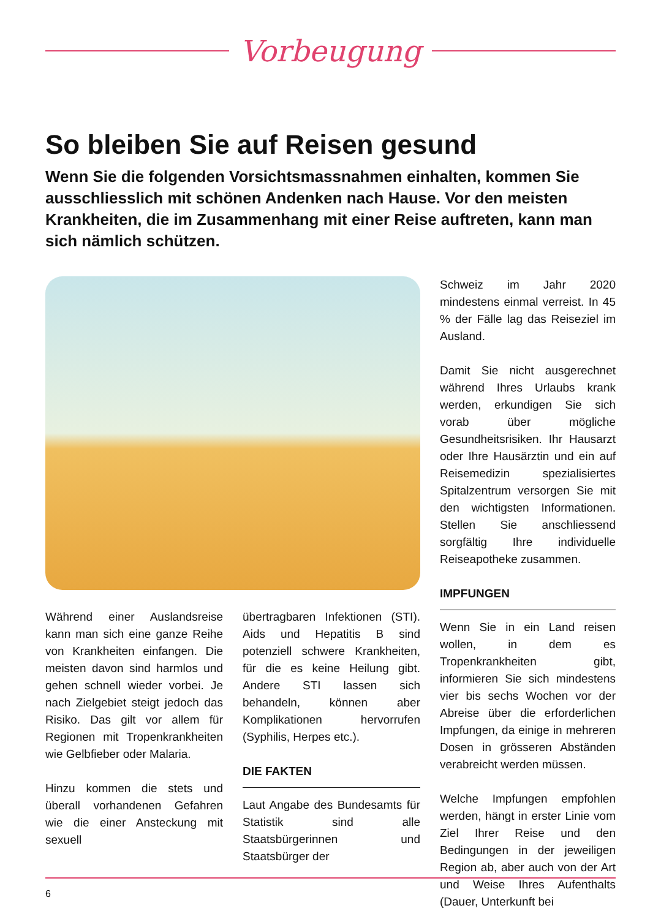Vorbeugung
So bleiben Sie auf Reisen gesund
Wenn Sie die folgenden Vorsichtsmassnahmen einhalten, kommen Sie ausschliesslich mit schönen Andenken nach Hause. Vor den meisten Krankheiten, die im Zusammenhang mit einer Reise auftreten, kann man sich nämlich schützen.
Während einer Auslandsreise kann man sich eine ganze Reihe von Krankheiten einfangen. Die meisten davon sind harmlos und gehen schnell wieder vorbei. Je nach Zielgebiet steigt jedoch das Risiko. Das gilt vor allem für Regionen mit Tropenkrankheiten wie Gelbfieber oder Malaria.
Hinzu kommen die stets und überall vorhandenen Gefahren wie die einer Ansteckung mit sexuell
übertragbaren Infektionen (STI). Aids und Hepatitis B sind potenziell schwere Krankheiten, für die es keine Heilung gibt. Andere STI lassen sich behandeln, können aber Komplikationen hervorrufen (Syphilis, Herpes etc.).
DIE FAKTEN
Laut Angabe des Bundesamts für Statistik sind alle Staatsbürgerinnen und Staatsbürger der
Schweiz im Jahr 2020 mindestens einmal verreist. In 45 % der Fälle lag das Reiseziel im Ausland.
Damit Sie nicht ausgerechnet während Ihres Urlaubs krank werden, erkundigen Sie sich vorab über mögliche Gesundheitsrisiken. Ihr Hausarzt oder Ihre Hausärztin und ein auf Reisemedizin spezialisiertes Spitalzentrum versorgen Sie mit den wichtigsten Informationen. Stellen Sie anschliessend sorgfältig Ihre individuelle Reiseapotheke zusammen.
IMPFUNGEN
Wenn Sie in ein Land reisen wollen, in dem es Tropenkrankheiten gibt, informieren Sie sich mindestens vier bis sechs Wochen vor der Abreise über die erforderlichen Impfungen, da einige in mehreren Dosen in grösseren Abständen verabreicht werden müssen.
Welche Impfungen empfohlen werden, hängt in erster Linie vom Ziel Ihrer Reise und den Bedingungen in der jeweiligen Region ab, aber auch von der Art und Weise Ihres Aufenthalts (Dauer, Unterkunft bei
6